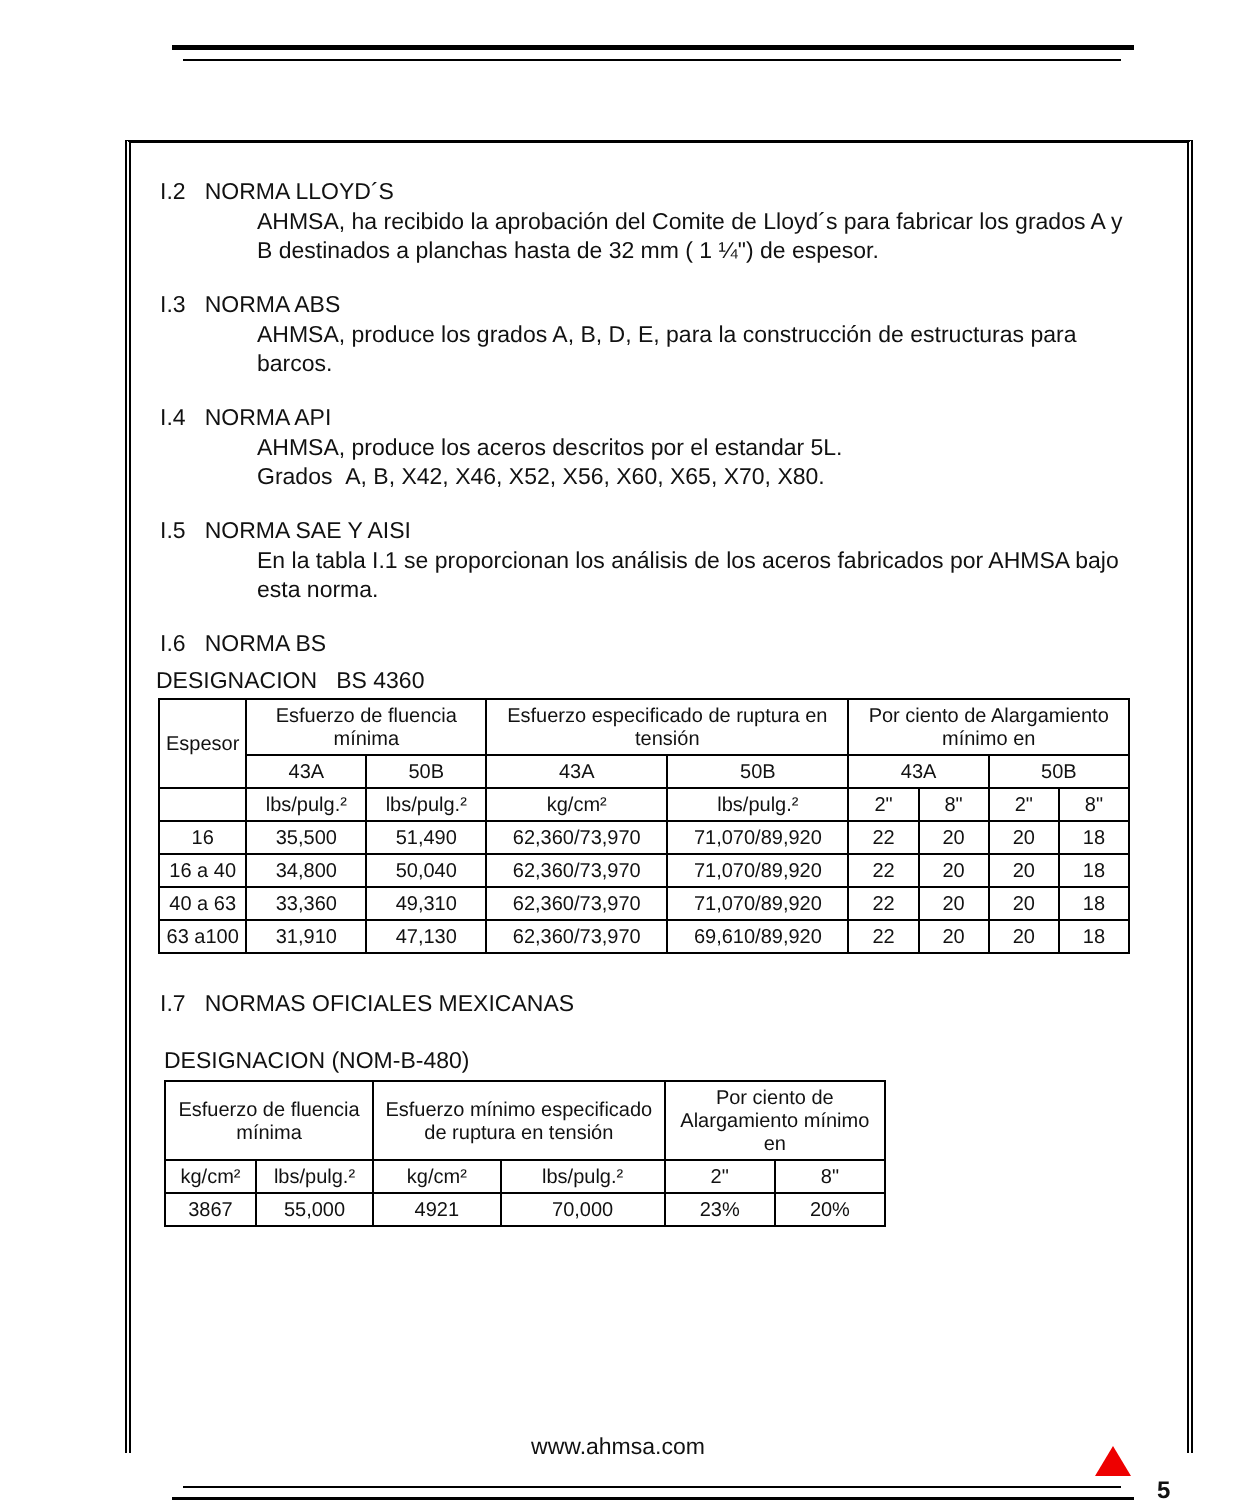I.2 NORMA LLOYD´S
AHMSA, ha recibido la aprobación del Comite de Lloyd´s para fabricar los grados A y B destinados a planchas hasta de 32 mm ( 1 ¼") de espesor.
I.3 NORMA ABS
AHMSA, produce los grados A, B, D, E, para la construcción de estructuras para barcos.
I.4 NORMA API
AHMSA, produce los aceros descritos por el estandar 5L.
Grados A, B, X42, X46, X52, X56, X60, X65, X70, X80.
I.5 NORMA SAE Y AISI
En la tabla I.1 se proporcionan los análisis de los aceros fabricados por AHMSA bajo esta norma.
I.6 NORMA BS
DESIGNACION BS 4360
| Espesor | Esfuerzo de fluencia mínima | | Esfuerzo especificado de ruptura en tensión | | Por ciento de Alargamiento mínimo en | | | |
| | 43A | 50B | 43A | 50B | 43A | | 50B | |
| | lbs/pulg.² | lbs/pulg.² | kg/cm² | lbs/pulg.² | 2" | 8" | 2" | 8" |
| 16 | 35,500 | 51,490 | 62,360/73,970 | 71,070/89,920 | 22 | 20 | 20 | 18 |
| 16 a 40 | 34,800 | 50,040 | 62,360/73,970 | 71,070/89,920 | 22 | 20 | 20 | 18 |
| 40 a 63 | 33,360 | 49,310 | 62,360/73,970 | 71,070/89,920 | 22 | 20 | 20 | 18 |
| 63 a100 | 31,910 | 47,130 | 62,360/73,970 | 69,610/89,920 | 22 | 20 | 20 | 18 |
I.7 NORMAS OFICIALES MEXICANAS
DESIGNACION (NOM-B-480)
| Esfuerzo de fluencia mínima | | Esfuerzo mínimo especificado de ruptura en tensión | | Por ciento de Alargamiento mínimo en | |
| kg/cm² | lbs/pulg.² | kg/cm² | lbs/pulg.² | 2" | 8" |
| 3867 | 55,000 | 4921 | 70,000 | 23% | 20% |
www.ahmsa.com
5